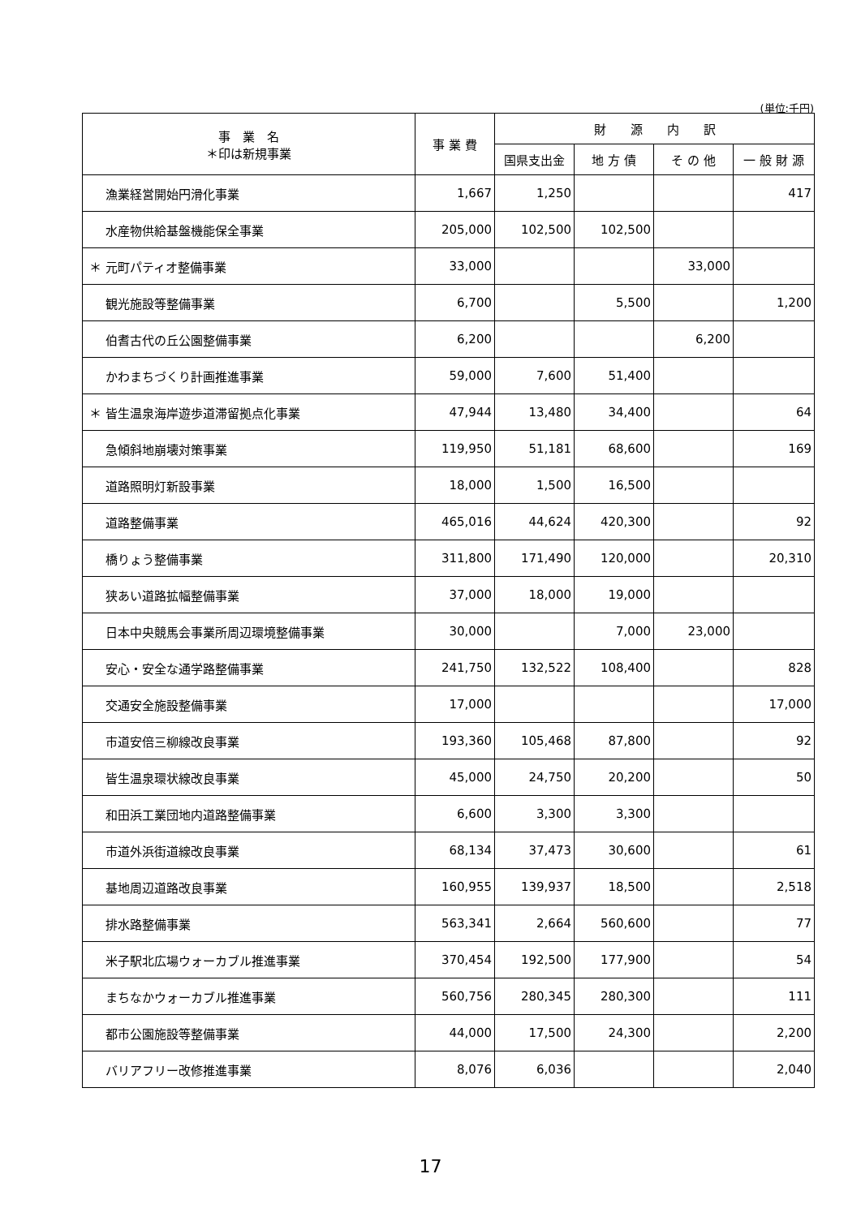(単位:千円)
| 事 業 名 ＊印は新規事業 | 事 業 費 | 財 源 内 訳 | | | |
| --- | --- | --- | --- | --- | --- |
| | | 国県支出金 | 地 方 債 | そ の 他 | 一 般 財 源 |
| 漁業経営開始円滑化事業 | 1,667 | 1,250 | | | 417 |
| 水産物供給基盤機能保全事業 | 205,000 | 102,500 | 102,500 | | |
| ＊ 元町パティオ整備事業 | 33,000 | | | 33,000 | |
| 観光施設等整備事業 | 6,700 | | 5,500 | | 1,200 |
| 伯耆古代の丘公園整備事業 | 6,200 | | | 6,200 | |
| かわまちづくり計画推進事業 | 59,000 | 7,600 | 51,400 | | |
| ＊ 皆生温泉海岸遊歩道滞留拠点化事業 | 47,944 | 13,480 | 34,400 | | 64 |
| 急傾斜地崩壊対策事業 | 119,950 | 51,181 | 68,600 | | 169 |
| 道路照明灯新設事業 | 18,000 | 1,500 | 16,500 | | |
| 道路整備事業 | 465,016 | 44,624 | 420,300 | | 92 |
| 橋りょう整備事業 | 311,800 | 171,490 | 120,000 | | 20,310 |
| 狭あい道路拡幅整備事業 | 37,000 | 18,000 | 19,000 | | |
| 日本中央競馬会事業所周辺環境整備事業 | 30,000 | | 7,000 | 23,000 | |
| 安心・安全な通学路整備事業 | 241,750 | 132,522 | 108,400 | | 828 |
| 交通安全施設整備事業 | 17,000 | | | | 17,000 |
| 市道安倍三柳線改良事業 | 193,360 | 105,468 | 87,800 | | 92 |
| 皆生温泉環状線改良事業 | 45,000 | 24,750 | 20,200 | | 50 |
| 和田浜工業団地内道路整備事業 | 6,600 | 3,300 | 3,300 | | |
| 市道外浜街道線改良事業 | 68,134 | 37,473 | 30,600 | | 61 |
| 基地周辺道路改良事業 | 160,955 | 139,937 | 18,500 | | 2,518 |
| 排水路整備事業 | 563,341 | 2,664 | 560,600 | | 77 |
| 米子駅北広場ウォーカブル推進事業 | 370,454 | 192,500 | 177,900 | | 54 |
| まちなかウォーカブル推進事業 | 560,756 | 280,345 | 280,300 | | 111 |
| 都市公園施設等整備事業 | 44,000 | 17,500 | 24,300 | | 2,200 |
| バリアフリー改修推進事業 | 8,076 | 6,036 | | | 2,040 |
17